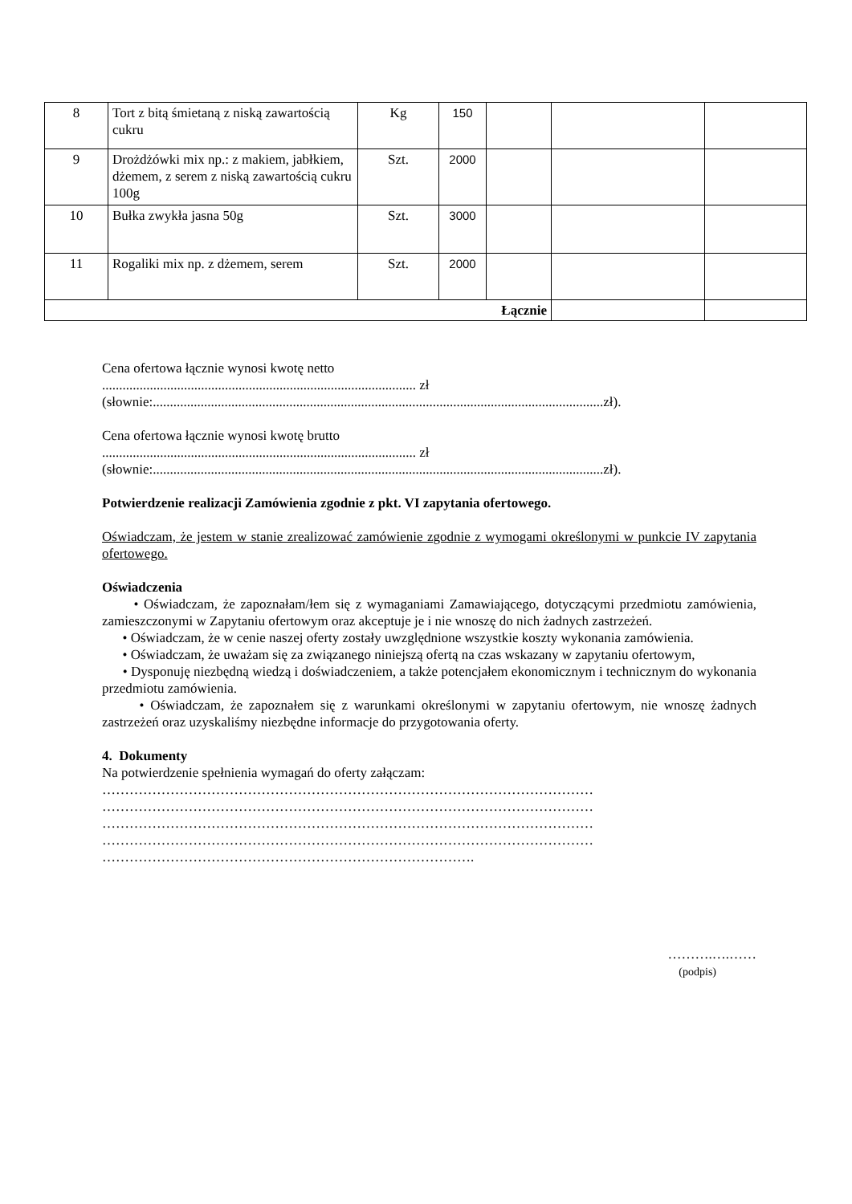| 8 | Tort z bitą śmietaną z niską zawartością cukru | Kg | 150 | | | |
| 9 | Drożdżówki mix np.: z makiem, jabłkiem, dżemem, z serem z niską zawartością cukru 100g | Szt. | 2000 | | | |
| 10 | Bułka zwykła jasna 50g | Szt. | 3000 | | | |
| 11 | Rogaliki mix np. z dżemem, serem | Szt. | 2000 | | | |
| Łącznie | | | | | | |
Cena ofertowa łącznie wynosi kwotę netto
............................................................................................ zł
(słownie:....................................................................................................................................zł).
Cena ofertowa łącznie wynosi kwotę brutto
............................................................................................ zł
(słownie:....................................................................................................................................zł).
Potwierdzenie realizacji Zamówienia zgodnie z pkt. VI zapytania ofertowego.
Oświadczam, że jestem w stanie zrealizować zamówienie zgodnie z wymogami określonymi w punkcie IV zapytania ofertowego.
Oświadczenia
• Oświadczam, że zapoznałam/łem się z wymaganiami Zamawiającego, dotyczącymi przedmiotu zamówienia, zamieszczonymi w Zapytaniu ofertowym oraz akceptuje je i nie wnoszę do nich żadnych zastrzeżeń.
• Oświadczam, że w cenie naszej oferty zostały uwzględnione wszystkie koszty wykonania zamówienia.
• Oświadczam, że uważam się za związanego niniejszą ofertą na czas wskazany w zapytaniu ofertowym,
• Dysponuję niezbędną wiedzą i doświadczeniem, a także potencjałem ekonomicznym i technicznym do wykonania przedmiotu zamówienia.
• Oświadczam, że zapoznałem się z warunkami określonymi w zapytaniu ofertowym, nie wnoszę żadnych zastrzeżeń oraz uzyskaliśmy niezbędne informacje do przygotowania oferty.
4. Dokumenty
Na potwierdzenie spełnienia wymagań do oferty załączam:
………………………………………………………………………………………………
………………………………………………………………………………………………
………………………………………………………………………………………………
………………………………………………………………………………………………
……………………………………………………………………….
……….….……
(podpis)